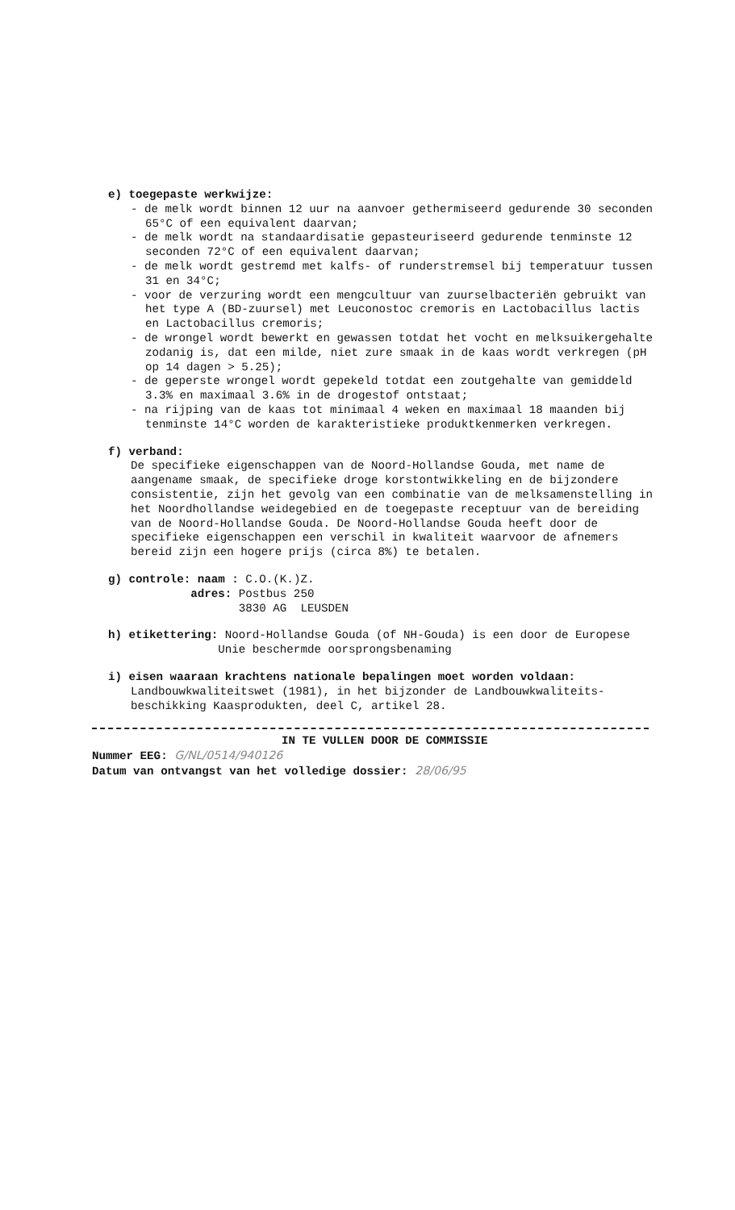e) toegepaste werkwijze:
- de melk wordt binnen 12 uur na aanvoer gethermiseerd gedurende 30 seconden 65°C of een equivalent daarvan;
- de melk wordt na standaardisatie gepasteuriseerd gedurende tenminste 12 seconden 72°C of een equivalent daarvan;
- de melk wordt gestremd met kalfs- of runderstremsel bij temperatuur tussen 31 en 34°C;
- voor de verzuring wordt een mengcultuur van zuurselbacteriën gebruikt van het type A (BD-zuursel) met Leuconostoc cremoris en Lactobacillus lactis en Lactobacillus cremoris;
- de wrongel wordt bewerkt en gewassen totdat het vocht en melksuikergehalte zodanig is, dat een milde, niet zure smaak in de kaas wordt verkregen (pH op 14 dagen > 5.25);
- de geperste wrongel wordt gepekeld totdat een zoutgehalte van gemiddeld 3.3% en maximaal 3.6% in de drogestof ontstaat;
- na rijping van de kaas tot minimaal 4 weken en maximaal 18 maanden bij tenminste 14°C worden de karakteristieke produktkenmerken verkregen.
f) verband:
De specifieke eigenschappen van de Noord-Hollandse Gouda, met name de aangename smaak, de specifieke droge korstontwikkeling en de bijzondere consistentie, zijn het gevolg van een combinatie van de melksamenstelling in het Noordhollandse weidegebied en de toegepaste receptuur van de bereiding van de Noord-Hollandse Gouda. De Noord-Hollandse Gouda heeft door de specifieke eigenschappen een verschil in kwaliteit waarvoor de afnemers bereid zijn een hogere prijs (circa 8%) te betalen.
g) controle: naam : C.O.(K.)Z. adres: Postbus 250 3830 AG LEUSDEN
h) etikettering: Noord-Hollandse Gouda (of NH-Gouda) is een door de Europese Unie beschermde oorsprongsbenaming
i) eisen waaraan krachtens nationale bepalingen moet worden voldaan:
Landbouwkwaliteitswet (1981), in het bijzonder de Landbouwkwaliteits-beschikking Kaasprodukten, deel C, artikel 28.
IN TE VULLEN DOOR DE COMMISSIE
Nummer EEG: G/NL/0514/940126
Datum van ontvangst van het volledige dossier: 28/06/95